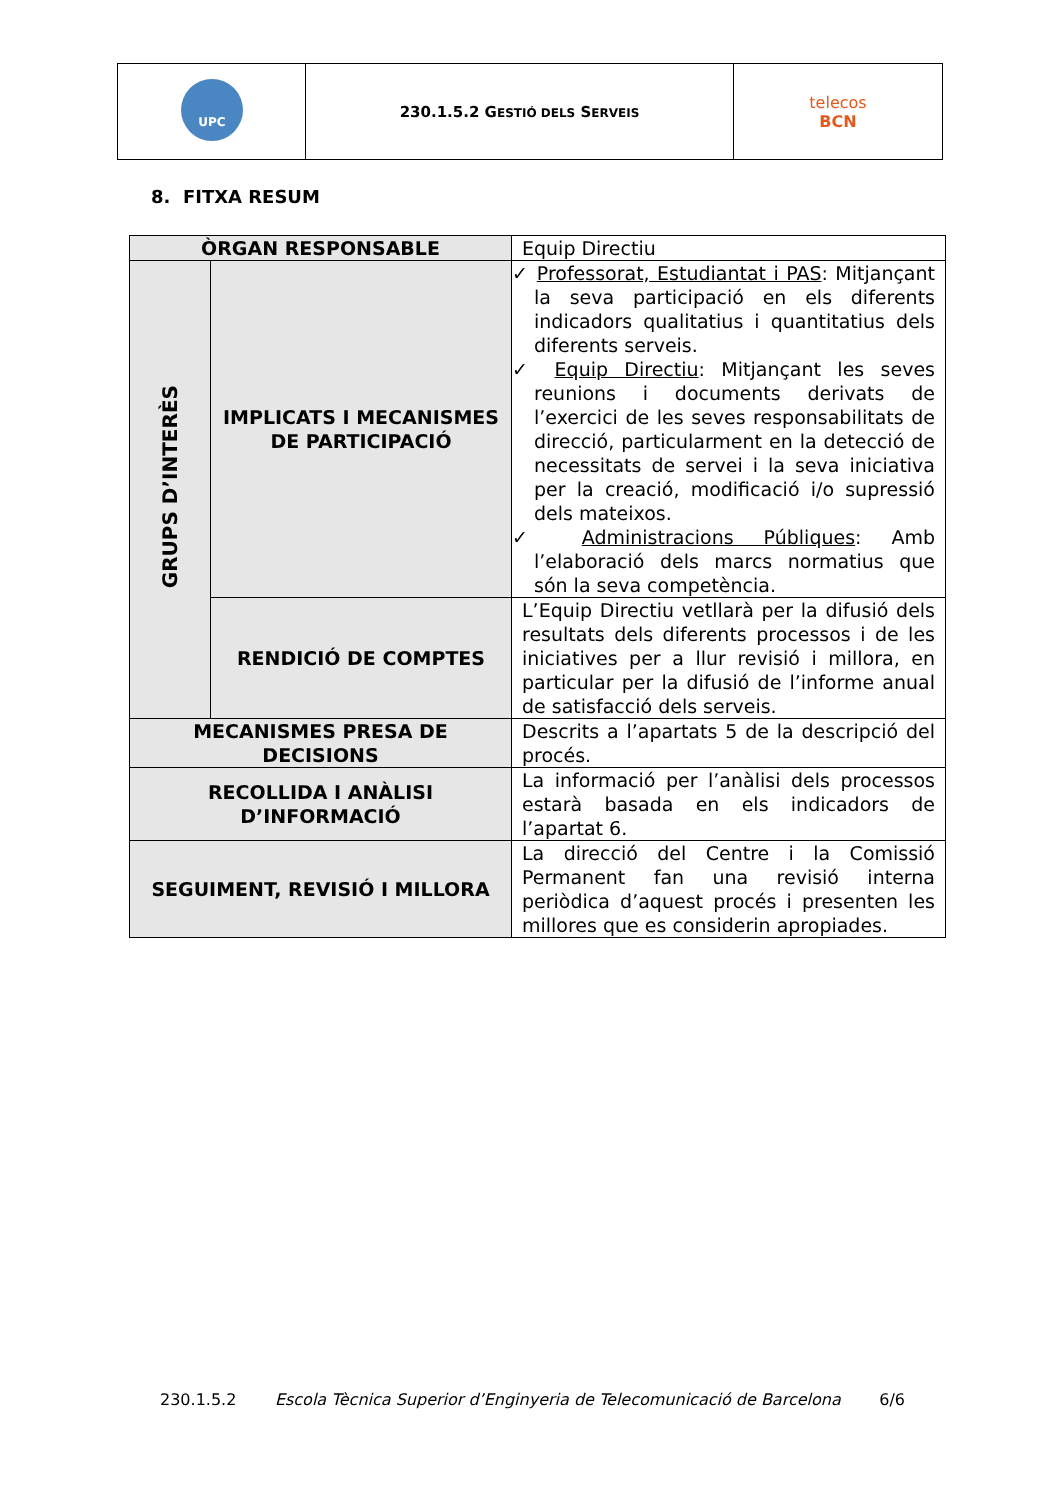| UPC | 230.1.5.2 G ESTIÓ DELS S ERVEIS | telecos BCN |
8. FITXA RESUM
| ÒRGAN RESPONSABLE | | Equip Directiu |
| GRUPS D’INTERÈS | IMPLICATS I MECANISMES DE PARTICIPACIÓ | ✓ Professorat, Estudiantat i PAS : Mitjançant la seva participació en els diferents indicadors qualitatius i quantitatius dels diferents serveis. ✓ Equip Directiu : Mitjançant les seves reunions i documents derivats de l’exercici de les seves responsabilitats de direcció, particularment en la detecció de necessitats de servei i la seva iniciativa per la creació, modificació i/o supressió dels mateixos. ✓ Administracions Públiques : Amb l’elaboració dels marcs normatius que són la seva competència. |
| | RENDICIÓ DE COMPTES | L’Equip Directiu vetllarà per la difusió dels resultats dels diferents processos i de les iniciatives per a llur revisió i millora, en particular per la difusió de l’informe anual de satisfacció dels serveis. |
| MECANISMES PRESA DE DECISIONS | | Descrits a l’apartats 5 de la descripció del procés. |
| RECOLLIDA I ANÀLISI D’INFORMACIÓ | | La informació per l’anàlisi dels processos estarà basada en els indicadors de l’apartat 6. |
| SEGUIMENT, REVISIÓ I MILLORA | | La direcció del Centre i la Comissió Permanent fan una revisió interna periòdica d’aquest procés i presenten les millores que es considerin apropiades. |
230.1.5.2 Escola Tècnica Superior d’Enginyeria de Telecomunicació de Barcelona 6/6